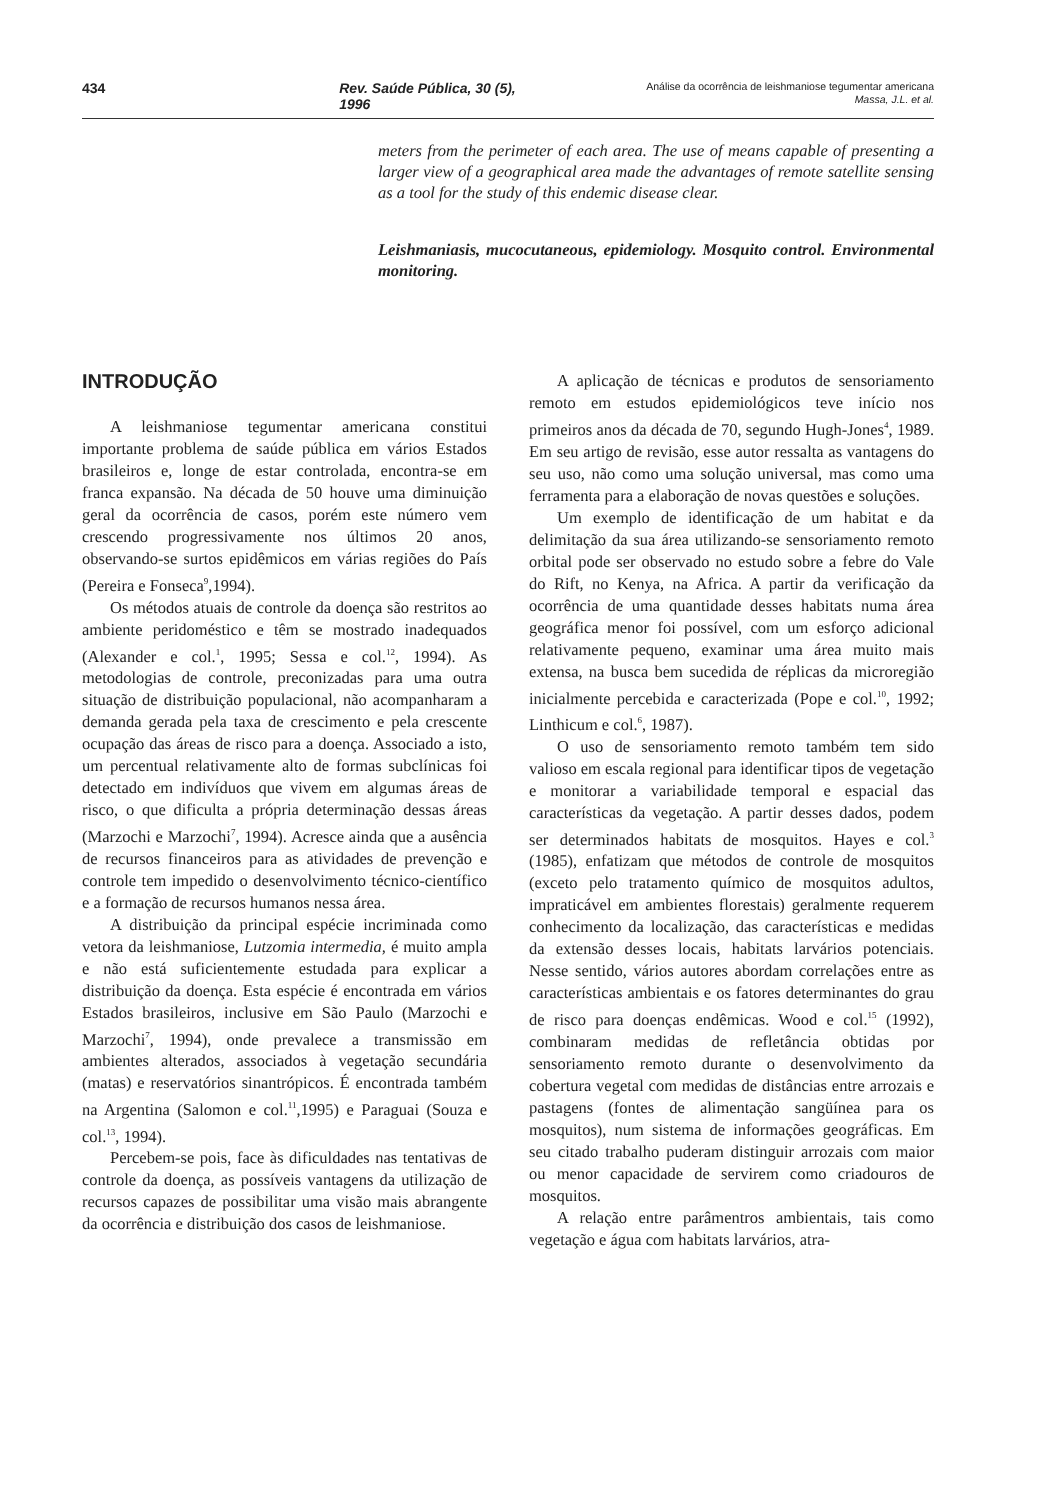434 Rev. Saúde Pública, 30 (5), 1996 Análise da ocorrência de leishmaniose tegumentar americana
Massa, J.L. et al.
meters from the perimeter of each area. The use of means capable of presenting a larger view of a geographical area made the advantages of remote satellite sensing as a tool for the study of this endemic disease clear.
Leishmaniasis, mucocutaneous, epidemiology. Mosquito control. Environmental monitoring.
INTRODUÇÃO
A leishmaniose tegumentar americana constitui importante problema de saúde pública em vários Estados brasileiros e, longe de estar controlada, encontra-se em franca expansão. Na década de 50 houve uma diminuição geral da ocorrência de casos, porém este número vem crescendo progressivamente nos últimos 20 anos, observando-se surtos epidêmicos em várias regiões do País (Pereira e Fonseca<sup>9</sup>,1994).
Os métodos atuais de controle da doença são restritos ao ambiente peridoméstico e têm se mostrado inadequados (Alexander e col.<sup>1</sup>, 1995; Sessa e col.<sup>12</sup>, 1994). As metodologias de controle, preconizadas para uma outra situação de distribuição populacional, não acompanharam a demanda gerada pela taxa de crescimento e pela crescente ocupação das áreas de risco para a doença. Associado a isto, um percentual relativamente alto de formas subclínicas foi detectado em indivíduos que vivem em algumas áreas de risco, o que dificulta a própria determinação dessas áreas (Marzochi e Marzochi<sup>7</sup>, 1994). Acresce ainda que a ausência de recursos financeiros para as atividades de prevenção e controle tem impedido o desenvolvimento técnico-científico e a formação de recursos humanos nessa área.
A distribuição da principal espécie incriminada como vetora da leishmaniose, Lutzomia intermedia, é muito ampla e não está suficientemente estudada para explicar a distribuição da doença. Esta espécie é encontrada em vários Estados brasileiros, inclusive em São Paulo (Marzochi e Marzochi<sup>7</sup>, 1994), onde prevalece a transmissão em ambientes alterados, associados à vegetação secundária (matas) e reservatórios sinantrópicos. É encontrada também na Argentina (Salomon e col.<sup>11</sup>,1995) e Paraguai (Souza e col.<sup>13</sup>, 1994).
Percebem-se pois, face às dificuldades nas tentativas de controle da doença, as possíveis vantagens da utilização de recursos capazes de possibilitar uma visão mais abrangente da ocorrência e distribuição dos casos de leishmaniose.
A aplicação de técnicas e produtos de sensoriamento remoto em estudos epidemiológicos teve início nos primeiros anos da década de 70, segundo Hugh-Jones<sup>4</sup>, 1989. Em seu artigo de revisão, esse autor ressalta as vantagens do seu uso, não como uma solução universal, mas como uma ferramenta para a elaboração de novas questões e soluções.
Um exemplo de identificação de um habitat e da delimitação da sua área utilizando-se sensoriamento remoto orbital pode ser observado no estudo sobre a febre do Vale do Rift, no Kenya, na Africa. A partir da verificação da ocorrência de uma quantidade desses habitats numa área geográfica menor foi possível, com um esforço adicional relativamente pequeno, examinar uma área muito mais extensa, na busca bem sucedida de réplicas da microregião inicialmente percebida e caracterizada (Pope e col.<sup>10</sup>, 1992; Linthicum e col.<sup>6</sup>, 1987).
O uso de sensoriamento remoto também tem sido valioso em escala regional para identificar tipos de vegetação e monitorar a variabilidade temporal e espacial das características da vegetação. A partir desses dados, podem ser determinados habitats de mosquitos. Hayes e col.<sup>3</sup> (1985), enfatizam que métodos de controle de mosquitos (exceto pelo tratamento químico de mosquitos adultos, impraticável em ambientes florestais) geralmente requerem conhecimento da localização, das características e medidas da extensão desses locais, habitats larvários potenciais. Nesse sentido, vários autores abordam correlações entre as características ambientais e os fatores determinantes do grau de risco para doenças endêmicas. Wood e col.<sup>15</sup> (1992), combinaram medidas de refletância obtidas por sensoriamento remoto durante o desenvolvimento da cobertura vegetal com medidas de distâncias entre arrozais e pastagens (fontes de alimentação sangüínea para os mosquitos), num sistema de informações geográficas. Em seu citado trabalho puderam distinguir arrozais com maior ou menor capacidade de servirem como criadouros de mosquitos.
A relação entre parâmentros ambientais, tais como vegetação e água com habitats larvários, atra-